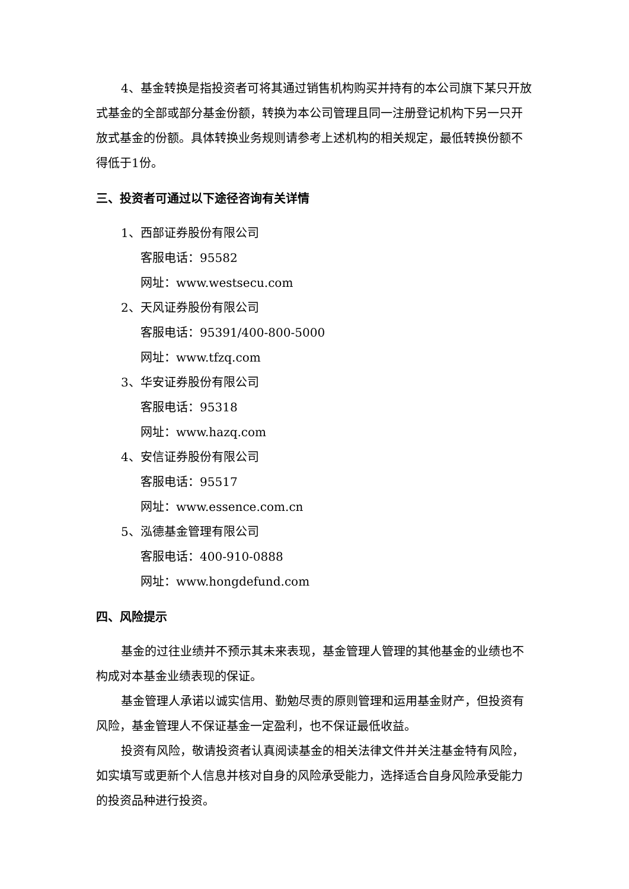4、基金转换是指投资者可将其通过销售机构购买并持有的本公司旗下某只开放式基金的全部或部分基金份额，转换为本公司管理且同一注册登记机构下另一只开放式基金的份额。具体转换业务规则请参考上述机构的相关规定，最低转换份额不得低于1份。
三、投资者可通过以下途径咨询有关详情
1、西部证券股份有限公司
客服电话：95582
网址：www.westsecu.com
2、天风证券股份有限公司
客服电话：95391/400-800-5000
网址：www.tfzq.com
3、华安证券股份有限公司
客服电话：95318
网址：www.hazq.com
4、安信证券股份有限公司
客服电话：95517
网址：www.essence.com.cn
5、泓德基金管理有限公司
客服电话：400-910-0888
网址：www.hongdefund.com
四、风险提示
基金的过往业绩并不预示其未来表现，基金管理人管理的其他基金的业绩也不构成对本基金业绩表现的保证。
基金管理人承诺以诚实信用、勤勉尽责的原则管理和运用基金财产，但投资有风险，基金管理人不保证基金一定盈利，也不保证最低收益。
投资有风险，敬请投资者认真阅读基金的相关法律文件并关注基金特有风险，如实填写或更新个人信息并核对自身的风险承受能力，选择适合自身风险承受能力的投资品种进行投资。